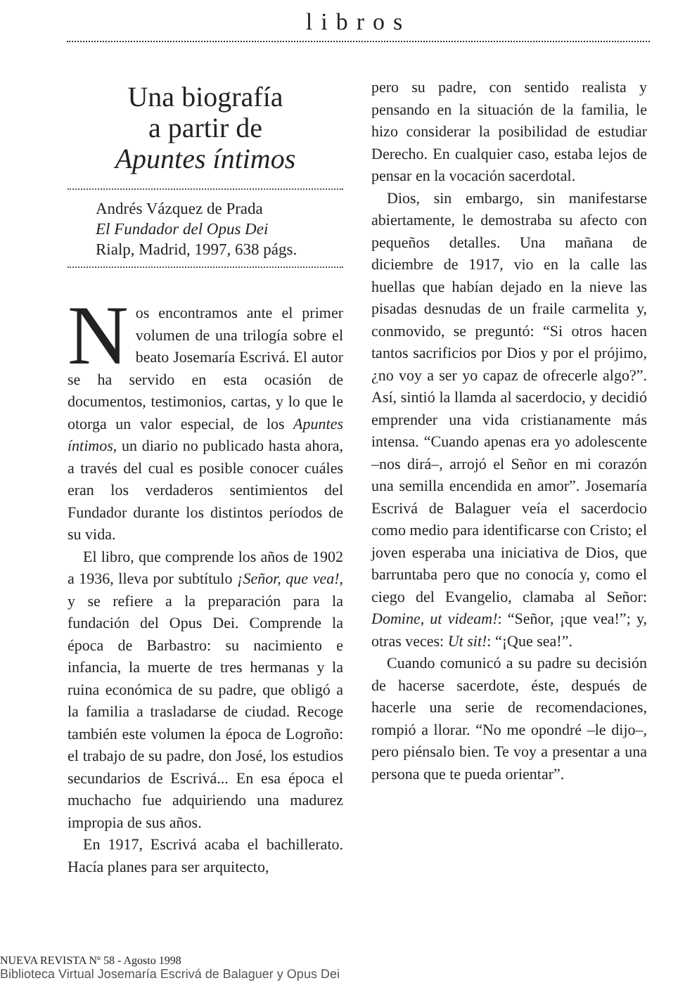libros
Una biografía
a partir de
Apuntes íntimos
Andrés Vázquez de Prada
El Fundador del Opus Dei
Rialp, Madrid, 1997, 638 págs.
Nos encontramos ante el primer volumen de una trilogía sobre el beato Josemaría Escrivá. El autor se ha servido en esta ocasión de documentos, testimonios, cartas, y lo que le otorga un valor especial, de los Apuntes íntimos, un diario no publicado hasta ahora, a través del cual es posible conocer cuáles eran los verdaderos sentimientos del Fundador durante los distintos períodos de su vida.
El libro, que comprende los años de 1902 a 1936, lleva por subtítulo ¡Señor, que vea!, y se refiere a la preparación para la fundación del Opus Dei. Comprende la época de Barbastro: su nacimiento e infancia, la muerte de tres hermanas y la ruina económica de su padre, que obligó a la familia a trasladarse de ciudad. Recoge también este volumen la época de Logroño: el trabajo de su padre, don José, los estudios secundarios de Escrivá... En esa época el muchacho fue adquiriendo una madurez impropia de sus años.
En 1917, Escrivá acaba el bachillerato. Hacía planes para ser arquitecto,
pero su padre, con sentido realista y pensando en la situación de la familia, le hizo considerar la posibilidad de estudiar Derecho. En cualquier caso, estaba lejos de pensar en la vocación sacerdotal.
Dios, sin embargo, sin manifestarse abiertamente, le demostraba su afecto con pequeños detalles. Una mañana de diciembre de 1917, vio en la calle las huellas que habían dejado en la nieve las pisadas desnudas de un fraile carmelita y, conmovido, se preguntó: “Si otros hacen tantos sacrificios por Dios y por el prójimo, ¿no voy a ser yo capaz de ofrecerle algo?”. Así, sintió la llamda al sacerdocio, y decidió emprender una vida cristianamente más intensa. “Cuando apenas era yo adolescente –nos dirá–, arrojó el Señor en mi corazón una semilla encendida en amor”. Josemaría Escrivá de Balaguer veía el sacerdocio como medio para identificarse con Cristo; el joven esperaba una iniciativa de Dios, que barruntaba pero que no conocía y, como el ciego del Evangelio, clamaba al Señor: Domine, ut videam!: “Señor, ¡que vea!”; y, otras veces: Ut sit!: “¡Que sea!”.
Cuando comunicó a su padre su decisión de hacerse sacerdote, éste, después de hacerle una serie de recomendaciones, rompió a llorar. “No me opondré –le dijo–, pero piénsalo bien. Te voy a presentar a una persona que te pueda orientar”.
NUEVA REVISTA Nº 58 - Agosto 1998
Biblioteca Virtual Josemaría Escrivá de Balaguer y Opus Dei